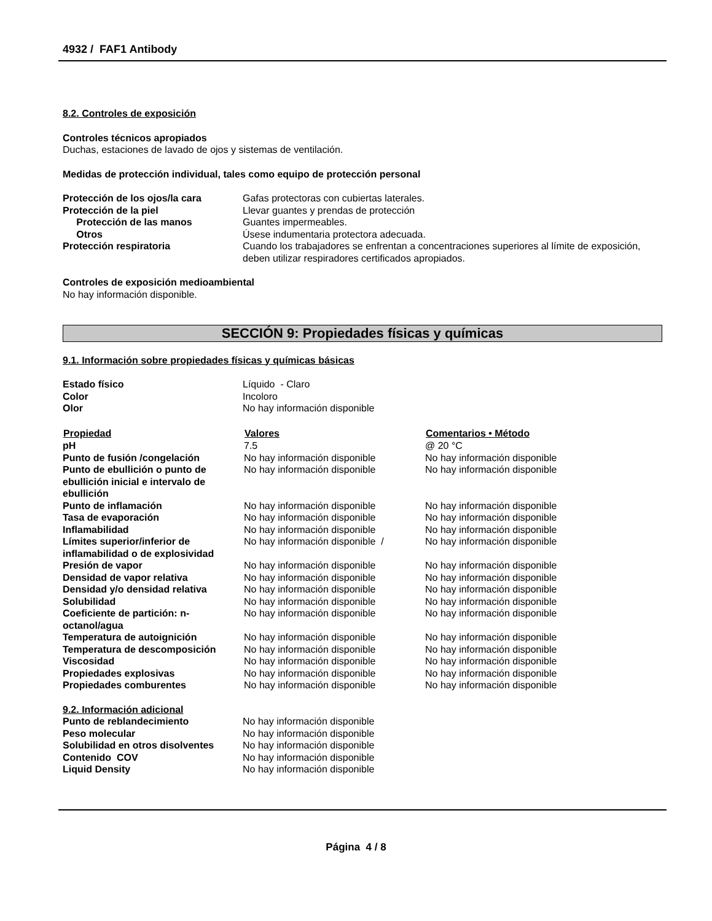4932 / FAF1 Antibody
8.2. Controles de exposición
Controles técnicos apropiados
Duchas, estaciones de lavado de ojos y sistemas de ventilación.
Medidas de protección individual, tales como equipo de protección personal
| Protección de los ojos/la cara | Gafas protectoras con cubiertas laterales. |
| Protección de la piel | Llevar guantes y prendas de protección |
| Protección de las manos | Guantes impermeables. |
| Otros | Úsese indumentaria protectora adecuada. |
| Protección respiratoria | Cuando los trabajadores se enfrentan a concentraciones superiores al límite de exposición, deben utilizar respiradores certificados apropiados. |
Controles de exposición medioambiental
No hay información disponible.
SECCIÓN 9: Propiedades físicas y químicas
9.1. Información sobre propiedades físicas y químicas básicas
| Estado físico | Líquido - Claro |
| Color | Incoloro |
| Olor | No hay información disponible |
| Propiedad | Valores | Comentarios • Método |
| --- | --- | --- |
| pH | 7.5 | @ 20 °C |
| Punto de fusión /congelación | No hay información disponible | No hay información disponible |
| Punto de ebullición o punto de ebullición inicial e intervalo de ebullición | No hay información disponible | No hay información disponible |
| Punto de inflamación | No hay información disponible | No hay información disponible |
| Tasa de evaporación | No hay información disponible | No hay información disponible |
| Inflamabilidad | No hay información disponible | No hay información disponible |
| Límites superior/inferior de inflamabilidad o de explosividad | No hay información disponible / | No hay información disponible |
| Presión de vapor | No hay información disponible | No hay información disponible |
| Densidad de vapor relativa | No hay información disponible | No hay información disponible |
| Densidad y/o densidad relativa | No hay información disponible | No hay información disponible |
| Solubilidad | No hay información disponible | No hay información disponible |
| Coeficiente de partición: n-octanol/agua | No hay información disponible | No hay información disponible |
| Temperatura de autoignición | No hay información disponible | No hay información disponible |
| Temperatura de descomposición | No hay información disponible | No hay información disponible |
| Viscosidad | No hay información disponible | No hay información disponible |
| Propiedades explosivas | No hay información disponible | No hay información disponible |
| Propiedades comburentes | No hay información disponible | No hay información disponible |
9.2. Información adicional
| Punto de reblandecimiento | No hay información disponible |
| Peso molecular | No hay información disponible |
| Solubilidad en otros disolventes | No hay información disponible |
| Contenido COV | No hay información disponible |
| Liquid Density | No hay información disponible |
Página 4 / 8